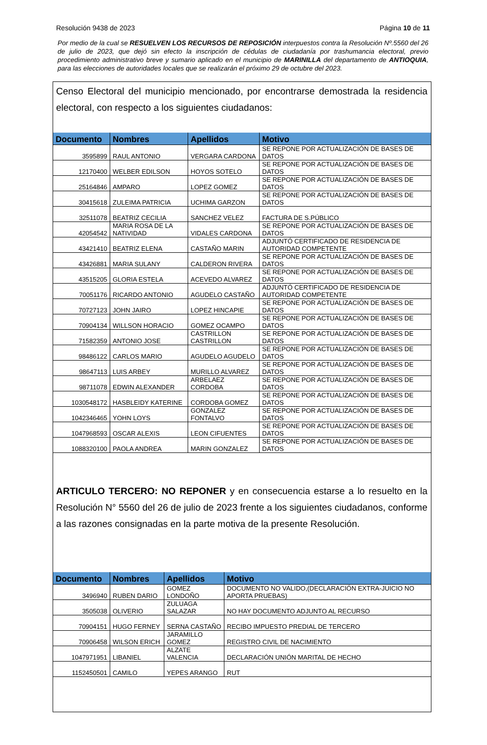Resolución 9438 de 2023 Página 10 de 11
Por medio de la cual se RESUELVEN LOS RECURSOS DE REPOSICIÓN interpuestos contra la Resolución Nº.5560 del 26 de julio de 2023, que dejó sin efecto la inscripción de cédulas de ciudadanía por trashumancia electoral, previo procedimiento administrativo breve y sumario aplicado en el municipio de MARINILLA del departamento de ANTIOQUIA, para las elecciones de autoridades locales que se realizarán el próximo 29 de octubre del 2023.
Censo Electoral del municipio mencionado, por encontrarse demostrada la residencia electoral, con respecto a los siguientes ciudadanos:
| Documento | Nombres | Apellidos | Motivo |
| --- | --- | --- | --- |
| 3595899 | RAUL ANTONIO | VERGARA CARDONA | SE REPONE POR ACTUALIZACIÓN DE BASES DE DATOS |
| 12170400 | WELBER EDILSON | HOYOS SOTELO | SE REPONE POR ACTUALIZACIÓN DE BASES DE DATOS |
| 25164846 | AMPARO | LOPEZ GOMEZ | SE REPONE POR ACTUALIZACIÓN DE BASES DE DATOS |
| 30415618 | ZULEIMA PATRICIA | UCHIMA GARZON | SE REPONE POR ACTUALIZACIÓN DE BASES DE DATOS |
| 32511078 | BEATRIZ CECILIA | SANCHEZ VELEZ | FACTURA DE S.PÚBLICO |
| 42054542 | MARIA ROSA DE LA NATIVIDAD | VIDALES CARDONA | SE REPONE POR ACTUALIZACIÓN DE BASES DE DATOS |
| 43421410 | BEATRIZ ELENA | CASTAÑO MARIN | ADJUNTÓ CERTIFICADO DE RESIDENCIA DE AUTORIDAD COMPETENTE |
| 43426881 | MARIA SULANY | CALDERON RIVERA | SE REPONE POR ACTUALIZACIÓN DE BASES DE DATOS |
| 43515205 | GLORIA ESTELA | ACEVEDO ALVAREZ | SE REPONE POR ACTUALIZACIÓN DE BASES DE DATOS |
| 70051176 | RICARDO ANTONIO | AGUDELO CASTAÑO | ADJUNTÓ CERTIFICADO DE RESIDENCIA DE AUTORIDAD COMPETENTE |
| 70727123 | JOHN JAIRO | LOPEZ HINCAPIE | SE REPONE POR ACTUALIZACIÓN DE BASES DE DATOS |
| 70904134 | WILLSON HORACIO | GOMEZ OCAMPO | SE REPONE POR ACTUALIZACIÓN DE BASES DE DATOS |
| 71582359 | ANTONIO JOSE | CASTRILLON CASTRILLON | SE REPONE POR ACTUALIZACIÓN DE BASES DE DATOS |
| 98486122 | CARLOS MARIO | AGUDELO AGUDELO | SE REPONE POR ACTUALIZACIÓN DE BASES DE DATOS |
| 98647113 | LUIS ARBEY | MURILLO ALVAREZ | SE REPONE POR ACTUALIZACIÓN DE BASES DE DATOS |
| 98711078 | EDWIN ALEXANDER | ARBELAEZ CORDOBA | SE REPONE POR ACTUALIZACIÓN DE BASES DE DATOS |
| 1030548172 | HASBLEIDY KATERINE | CORDOBA GOMEZ | SE REPONE POR ACTUALIZACIÓN DE BASES DE DATOS |
| 1042346465 | YOHN LOYS | GONZALEZ FONTALVO | SE REPONE POR ACTUALIZACIÓN DE BASES DE DATOS |
| 1047968593 | OSCAR ALEXIS | LEON CIFUENTES | SE REPONE POR ACTUALIZACIÓN DE BASES DE DATOS |
| 1088320100 | PAOLA ANDREA | MARIN GONZALEZ | SE REPONE POR ACTUALIZACIÓN DE BASES DE DATOS |
ARTICULO TERCERO: NO REPONER y en consecuencia estarse a lo resuelto en la Resolución N° 5560 del 26 de julio de 2023 frente a los siguientes ciudadanos, conforme a las razones consignadas en la parte motiva de la presente Resolución.
| Documento | Nombres | Apellidos | Motivo |
| --- | --- | --- | --- |
| 3496940 | RUBEN DARIO | GOMEZ LONDOÑO | DOCUMENTO NO VALIDO,(DECLARACIÓN EXTRA-JUICIO NO APORTA PRUEBAS) |
| 3505038 | OLIVERIO | ZULUAGA SALAZAR | NO HAY DOCUMENTO ADJUNTO AL RECURSO |
| 70904151 | HUGO FERNEY | SERNA CASTAÑO | RECIBO IMPUESTO PREDIAL DE TERCERO |
| 70906458 | WILSON ERICH | JARAMILLO GOMEZ | REGISTRO CIVIL DE NACIMIENTO |
| 1047971951 | LIBANIEL | ALZATE VALENCIA | DECLARACIÓN UNIÓN MARITAL DE HECHO |
| 1152450501 | CAMILO | YEPES ARANGO | RUT |